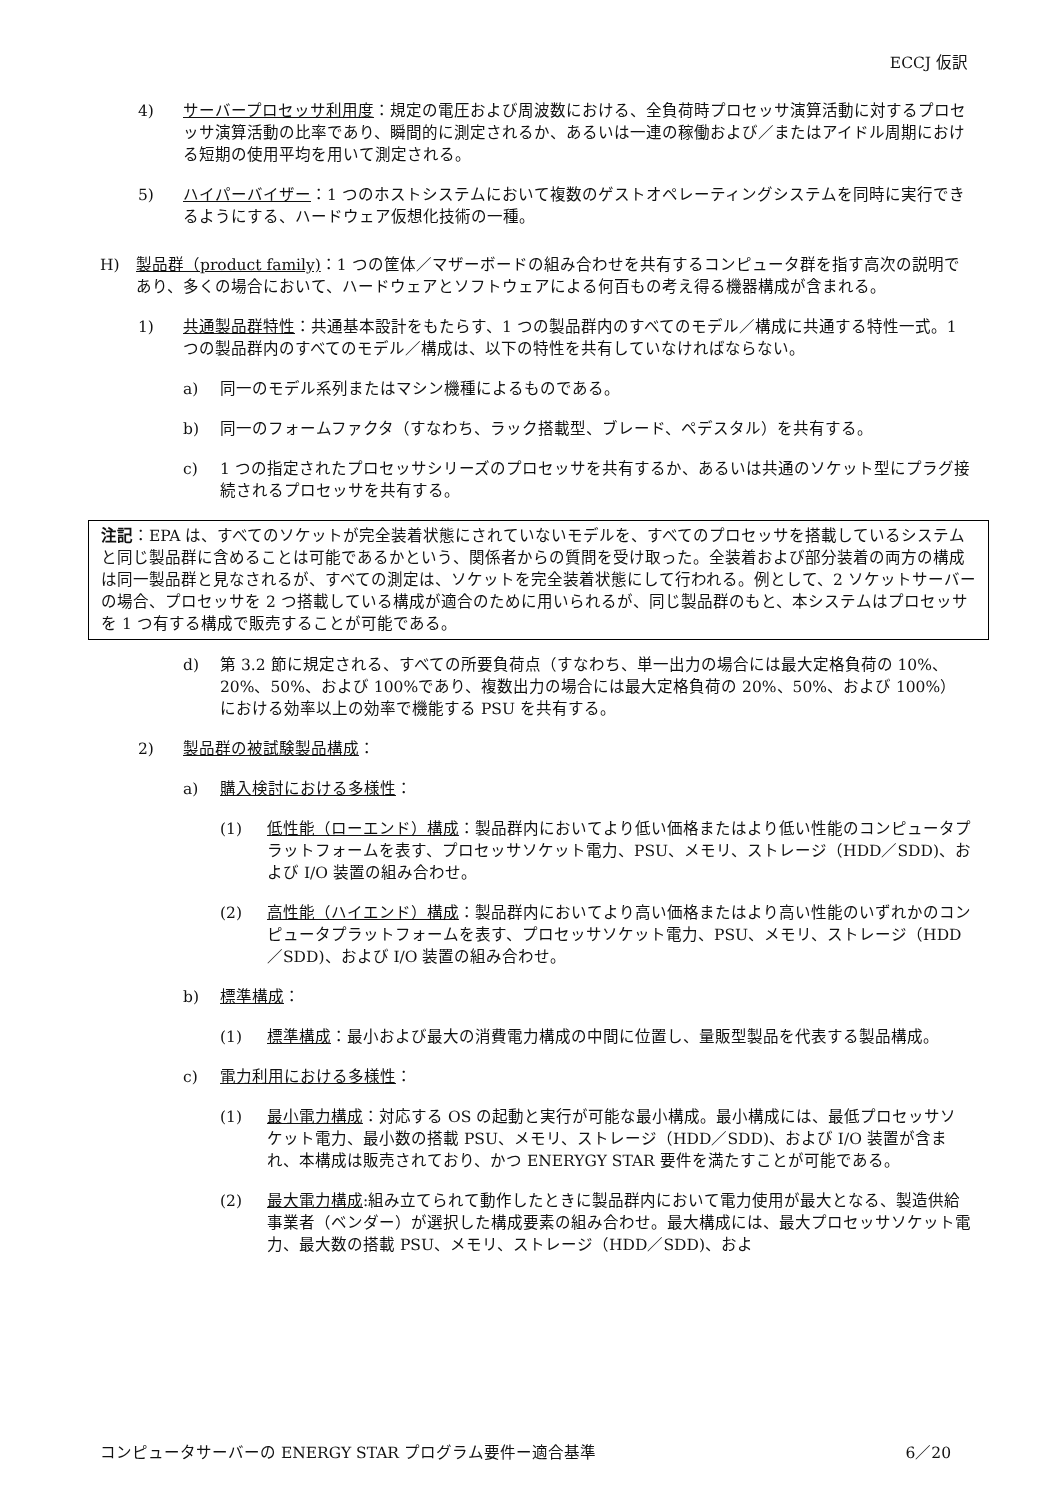ECCJ 仮訳
4) サーバープロセッサ利用度：規定の電圧および周波数における、全負荷時プロセッサ演算活動に対するプロセッサ演算活動の比率であり、瞬間的に測定されるか、あるいは一連の稼働および／またはアイドル周期における短期の使用平均を用いて測定される。
5) ハイパーバイザー：1 つのホストシステムにおいて複数のゲストオペレーティングシステムを同時に実行できるようにする、ハードウェア仮想化技術の一種。
H) 製品群（product family)：1 つの筐体／マザーボードの組み合わせを共有するコンピュータ群を指す高次の説明であり、多くの場合において、ハードウェアとソフトウェアによる何百もの考え得る機器構成が含まれる。
1) 共通製品群特性：共通基本設計をもたらす、1 つの製品群内のすべてのモデル／構成に共通する特性一式。1 つの製品群内のすべてのモデル／構成は、以下の特性を共有していなければならない。
a) 同一のモデル系列またはマシン機種によるものである。
b) 同一のフォームファクタ（すなわち、ラック搭載型、ブレード、ペデスタル）を共有する。
c) 1 つの指定されたプロセッサシリーズのプロセッサを共有するか、あるいは共通のソケット型にプラグ接続されるプロセッサを共有する。
注記：EPA は、すべてのソケットが完全装着状態にされていないモデルを、すべてのプロセッサを搭載しているシステムと同じ製品群に含めることは可能であるかという、関係者からの質問を受け取った。全装着および部分装着の両方の構成は同一製品群と見なされるが、すべての測定は、ソケットを完全装着状態にして行われる。例として、2 ソケットサーバーの場合、プロセッサを 2 つ搭載している構成が適合のために用いられるが、同じ製品群のもと、本システムはプロセッサを 1 つ有する構成で販売することが可能である。
d) 第 3.2 節に規定される、すべての所要負荷点（すなわち、単一出力の場合には最大定格負荷の 10%、20%、50%、および 100%であり、複数出力の場合には最大定格負荷の 20%、50%、および 100%）における効率以上の効率で機能する PSU を共有する。
2) 製品群の被試験製品構成：
a) 購入検討における多様性：
(1) 低性能（ローエンド）構成：製品群内においてより低い価格またはより低い性能のコンピュータプラットフォームを表す、プロセッサソケット電力、PSU、メモリ、ストレージ（HDD／SDD)、および I/O 装置の組み合わせ。
(2) 高性能（ハイエンド）構成：製品群内においてより高い価格またはより高い性能のいずれかのコンピュータプラットフォームを表す、プロセッサソケット電力、PSU、メモリ、ストレージ（HDD／SDD)、および I/O 装置の組み合わせ。
b) 標準構成：
(1) 標準構成：最小および最大の消費電力構成の中間に位置し、量販型製品を代表する製品構成。
c) 電力利用における多様性：
(1) 最小電力構成：対応する OS の起動と実行が可能な最小構成。最小構成には、最低プロセッサソケット電力、最小数の搭載 PSU、メモリ、ストレージ（HDD／SDD)、および I/O 装置が含まれ、本構成は販売されており、かつ ENERYGY STAR 要件を満たすことが可能である。
(2) 最大電力構成:組み立てられて動作したときに製品群内において電力使用が最大となる、製造供給事業者（ベンダー）が選択した構成要素の組み合わせ。最大構成には、最大プロセッサソケット電力、最大数の搭載 PSU、メモリ、ストレージ（HDD／SDD)、およ
コンピュータサーバーの ENERGY STAR プログラム要件ー適合基準 6／20